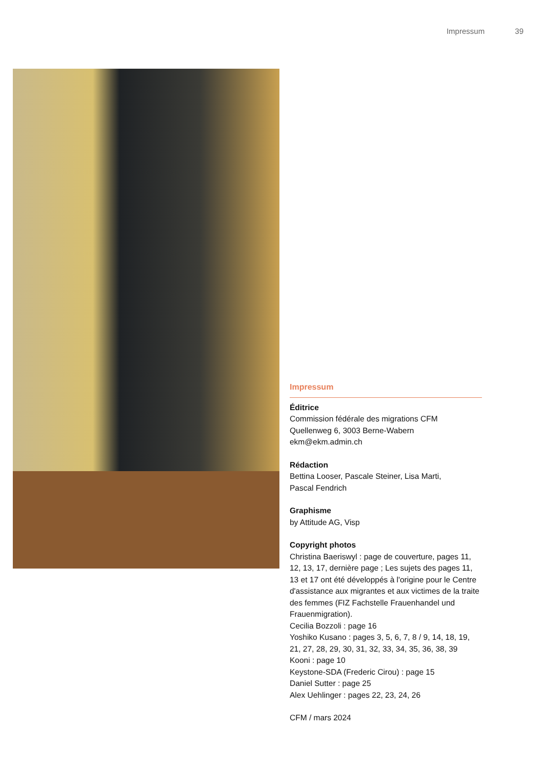Impressum 39
Impressum
Éditrice
Commission fédérale des migrations CFM
Quellenweg 6, 3003 Berne-Wabern
ekm@ekm.admin.ch
Rédaction
Bettina Looser, Pascale Steiner, Lisa Marti,
Pascal Fendrich
Graphisme
by Attitude AG, Visp
Copyright photos
Christina Baeriswyl : page de couverture, pages 11, 12, 13, 17, dernière page ; Les sujets des pages 11, 13 et 17 ont été développés à l'origine pour le Centre d'assistance aux migrantes et aux victimes de la traite des femmes (FIZ Fachstelle Frauenhandel und Frauenmigration).
Cecilia Bozzoli : page 16
Yoshiko Kusano : pages 3, 5, 6, 7, 8 / 9, 14, 18, 19, 21, 27, 28, 29, 30, 31, 32, 33, 34, 35, 36, 38, 39
Kooni : page 10
Keystone-SDA (Frederic Cirou) : page 15
Daniel Sutter : page 25
Alex Uehlinger : pages 22, 23, 24, 26
CFM / mars 2024